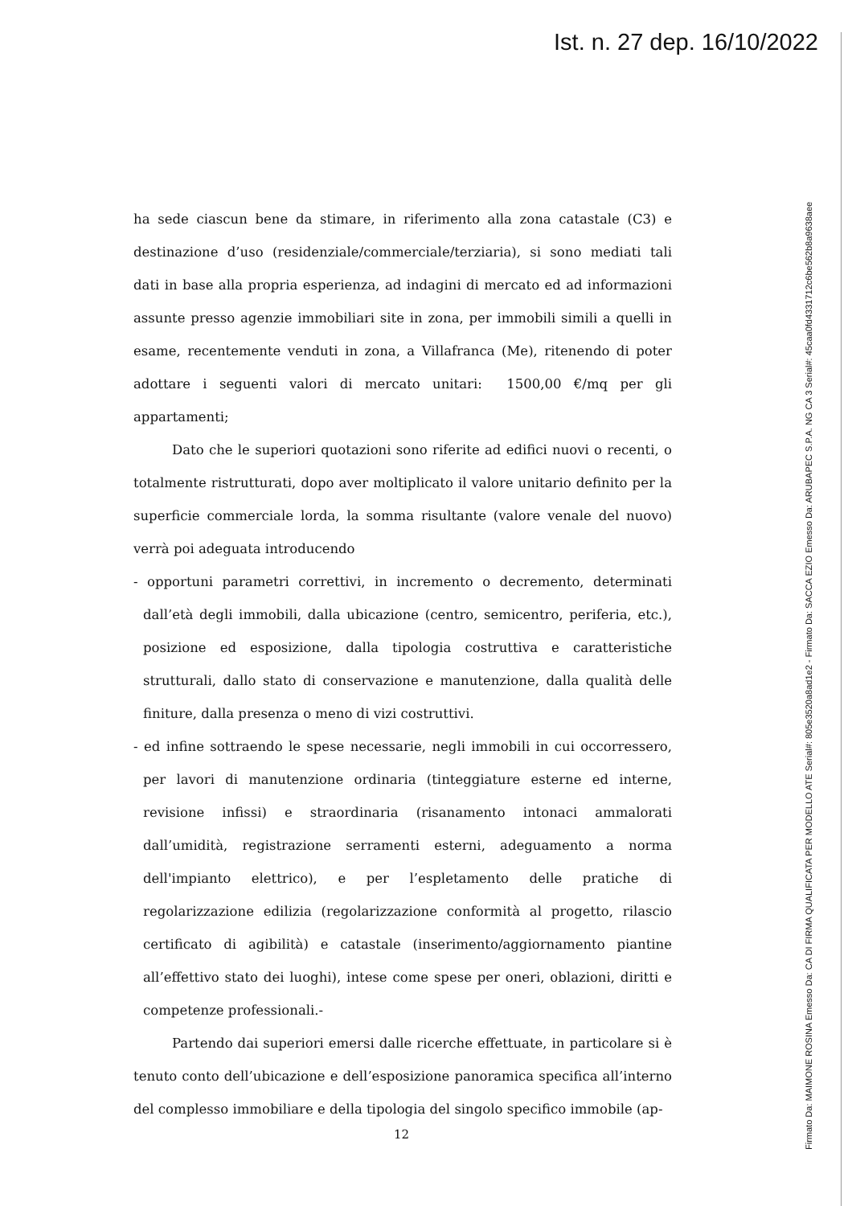Ist. n. 27 dep. 16/10/2022
ha sede ciascun bene da stimare, in riferimento alla zona catastale (C3) e destinazione d’uso (residenziale/commerciale/terziaria), si sono mediati tali dati in base alla propria esperienza, ad indagini di mercato ed ad informazioni assunte presso agenzie immobiliari site in zona, per immobili simili a quelli in esame, recentemente venduti in zona, a Villafranca (Me), ritenendo di poter adottare i seguenti valori di mercato unitari: 1500,00 €/mq per gli appartamenti;
Dato che le superiori quotazioni sono riferite ad edifici nuovi o recenti, o totalmente ristrutturati, dopo aver moltiplicato il valore unitario definito per la superficie commerciale lorda, la somma risultante (valore venale del nuovo) verrà poi adeguata introducendo
- opportuni parametri correttivi, in incremento o decremento, determinati dall’età degli immobili, dalla ubicazione (centro, semicentro, periferia, etc.), posizione ed esposizione, dalla tipologia costruttiva e caratteristiche strutturali, dallo stato di conservazione e manutenzione, dalla qualità delle finiture, dalla presenza o meno di vizi costruttivi.
- ed infine sottraendo le spese necessarie, negli immobili in cui occorressero, per lavori di manutenzione ordinaria (tinteggiature esterne ed interne, revisione infissi) e straordinaria (risanamento intonaci ammalorati dall’umidità, registrazione serramenti esterni, adeguamento a norma dell'impianto elettrico), e per l’espletamento delle pratiche di regolarizzazione edilizia (regolarizzazione conformità al progetto, rilascio certificato di agibilità) e catastale (inserimento/aggiornamento piantine all’effettivo stato dei luoghi), intese come spese per oneri, oblazioni, diritti e competenze professionali.-
Partendo dai superiori emersi dalle ricerche effettuate, in particolare si è tenuto conto dell’ubicazione e dell’esposizione panoramica specifica all’interno del complesso immobiliare e della tipologia del singolo specifico immobile (ap-
12
Firmato Da: MAIMONE ROSINA Emesso Da: CA DI FIRMA QUALIFICATA PER MODELLO ATE Serial#: 805e3520a8ad1e2 - Firmato Da: SACCA EZIO Emesso Da: ARUBAPEC S.P.A. NG CA 3 Serial#: 45caa0fd4331712c6be562b8a9638aee